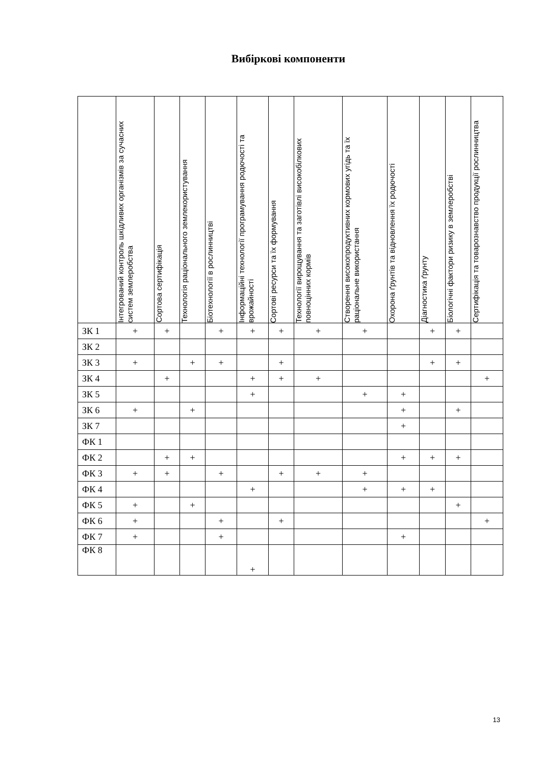Вибіркові компоненти
| | Інтегрований контроль шкідливих організмів за сучасних систем землеробства | Сортова сертифікація | Технологія раціонального землекористування | Біотехнології в рослинництві | Інформаційні технології програмування родючості та врожайності | Сортові ресурси та їх формування | Технології вирощування та заготівлі високобілкових повноцінних кормів | Створення високопродуктивних кормових угідь та їх раціональне використання | Охорона ґрунтів та відновлення їх родючості | Діагностика ґрунту | Біологічні фактори ризику в землеробстві | Сертифікація та товарознавство продукції рослинництва |
| --- | --- | --- | --- | --- | --- | --- | --- | --- | --- | --- | --- | --- |
| ЗК 1 | + | + | | + | + | + | + | + | | + | + | |
| ЗК 2 | | | | | | | | | | | | |
| ЗК 3 | + | | + | + | | + | | | | + | + | |
| ЗК 4 | | + | | | + | + | + | | | | | + |
| ЗК 5 | | | | | + | | | + | + | | | |
| ЗК 6 | + | | + | | | | | | + | | + | |
| ЗК 7 | | | | | | | | | + | | | |
| ФК 1 | | | | | | | | | | | | |
| ФК 2 | | + | + | | | | | | + | + | + | |
| ФК 3 | + | + | | + | | + | + | + | | | | |
| ФК 4 | | | | | + | | | + | + | + | | |
| ФК 5 | + | | + | | | | | | | | + | |
| ФК 6 | + | | | + | | + | | | | | | + |
| ФК 7 | + | | | + | | | | | + | | | |
| ФК 8 | | | | | + | | | | | | | |
13